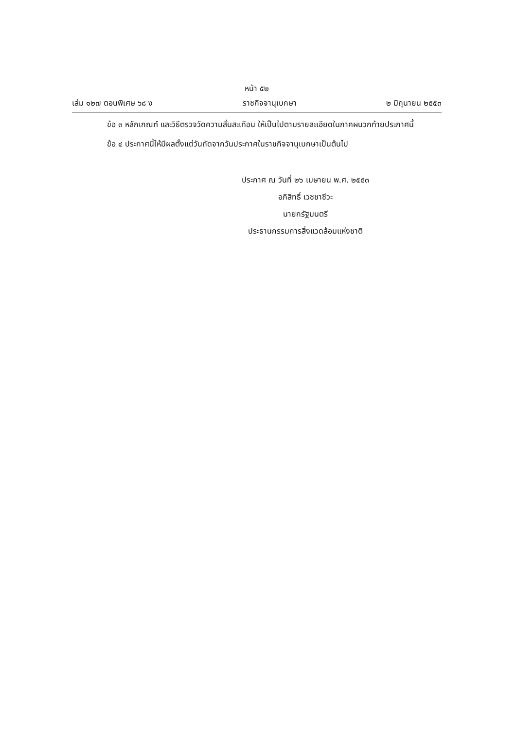หน้า ๕๒
เล่ม ๑๒๗ ตอนพิเศษ ๖๘ ง ราชกิจจานุเบกษา ๒ มิถุนายน ๒๕๕๓
ข้อ ๓ หลักเกณฑ์ และวิธีตรวจวัดความสั่นสะเทือน ให้เป็นไปตามรายละเอียดในภาคผนวกท้ายประกาศนี้
ข้อ ๔ ประกาศนี้ให้มีผลตั้งแต่วันถัดจากวันประกาศในราชกิจจานุเบกษาเป็นต้นไป
ประกาศ ณ วันที่ ๒๖ เมษายน พ.ศ. ๒๕๕๓
อภิสิทธิ์ เวชชาชีวะ
นายกรัฐมนตรี
ประธานกรรมการสิ่งแวดล้อมแห่งชาติ